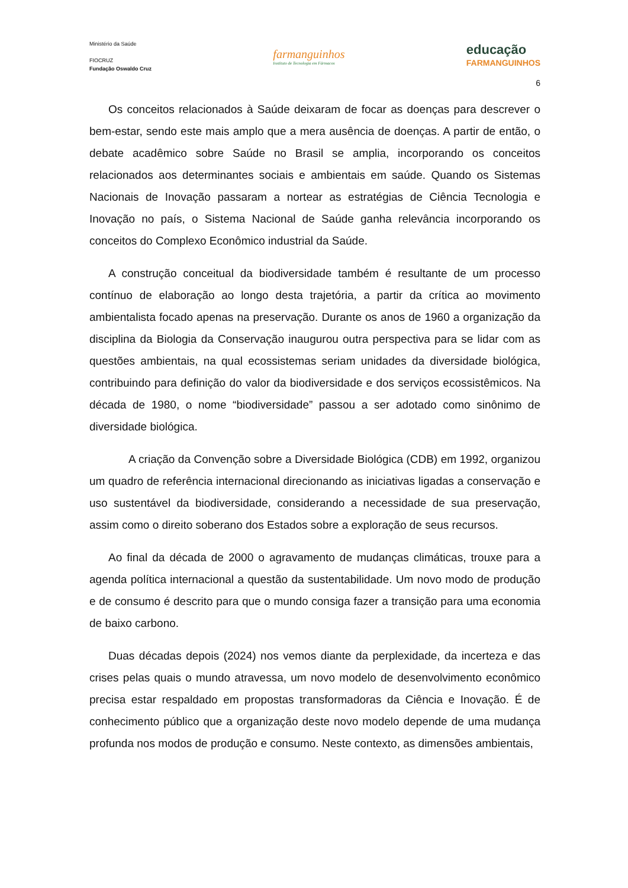Ministério da Saúde
FIOCRUZ
Fundação Oswaldo Cruz
farmanguinhos
Instituto de Tecnologia em Fármacos
educação
FARMANGUINHOS
6
Os conceitos relacionados à Saúde deixaram de focar as doenças para descrever o bem-estar, sendo este mais amplo que a mera ausência de doenças. A partir de então, o debate acadêmico sobre Saúde no Brasil se amplia, incorporando os conceitos relacionados aos determinantes sociais e ambientais em saúde. Quando os Sistemas Nacionais de Inovação passaram a nortear as estratégias de Ciência Tecnologia e Inovação no país, o Sistema Nacional de Saúde ganha relevância incorporando os conceitos do Complexo Econômico industrial da Saúde.
A construção conceitual da biodiversidade também é resultante de um processo contínuo de elaboração ao longo desta trajetória, a partir da crítica ao movimento ambientalista focado apenas na preservação. Durante os anos de 1960 a organização da disciplina da Biologia da Conservação inaugurou outra perspectiva para se lidar com as questões ambientais, na qual ecossistemas seriam unidades da diversidade biológica, contribuindo para definição do valor da biodiversidade e dos serviços ecossistêmicos. Na década de 1980, o nome “biodiversidade” passou a ser adotado como sinônimo de diversidade biológica.
A criação da Convenção sobre a Diversidade Biológica (CDB) em 1992, organizou um quadro de referência internacional direcionando as iniciativas ligadas a conservação e uso sustentável da biodiversidade, considerando a necessidade de sua preservação, assim como o direito soberano dos Estados sobre a exploração de seus recursos.
Ao final da década de 2000 o agravamento de mudanças climáticas, trouxe para a agenda política internacional a questão da sustentabilidade. Um novo modo de produção e de consumo é descrito para que o mundo consiga fazer a transição para uma economia de baixo carbono.
Duas décadas depois (2024) nos vemos diante da perplexidade, da incerteza e das crises pelas quais o mundo atravessa, um novo modelo de desenvolvimento econômico precisa estar respaldado em propostas transformadoras da Ciência e Inovação. É de conhecimento público que a organização deste novo modelo depende de uma mudança profunda nos modos de produção e consumo. Neste contexto, as dimensões ambientais,